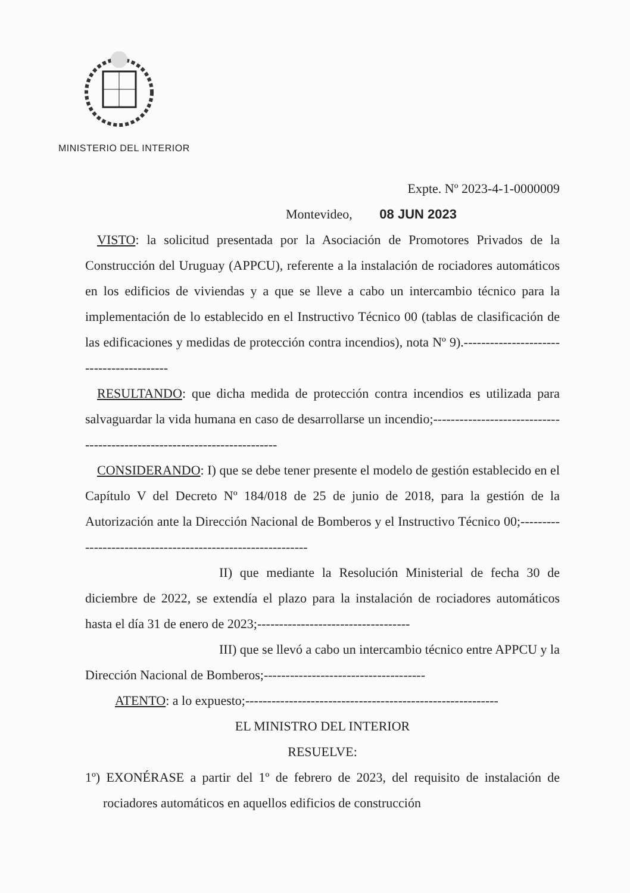MINISTERIO DEL INTERIOR
Expte. Nº 2023-4-1-0000009
Montevideo, 08 JUN 2023
VISTO: la solicitud presentada por la Asociación de Promotores Privados de la Construcción del Uruguay (APPCU), referente a la instalación de rociadores automáticos en los edificios de viviendas y a que se lleve a cabo un intercambio técnico para la implementación de lo establecido en el Instructivo Técnico 00 (tablas de clasificación de las edificaciones y medidas de protección contra incendios), nota Nº 9).-----------------------------------------
RESULTANDO: que dicha medida de protección contra incendios es utilizada para salvaguardar la vida humana en caso de desarrollarse un incendio;-------------------------------------------------------------------------
CONSIDERANDO: I) que se debe tener presente el modelo de gestión establecido en el Capítulo V del Decreto Nº 184/018 de 25 de junio de 2018, para la gestión de la Autorización ante la Dirección Nacional de Bomberos y el Instructivo Técnico 00;------------------------------------------------------------
II) que mediante la Resolución Ministerial de fecha 30 de diciembre de 2022, se extendía el plazo para la instalación de rociadores automáticos hasta el día 31 de enero de 2023;-----------------------------------
III) que se llevó a cabo un intercambio técnico entre APPCU y la Dirección Nacional de Bomberos;-------------------------------------
ATENTO: a lo expuesto;----------------------------------------------------------
EL MINISTRO DEL INTERIOR
RESUELVE:
1º) EXONÉRASE a partir del 1º de febrero de 2023, del requisito de instalación de rociadores automáticos en aquellos edificios de construcción